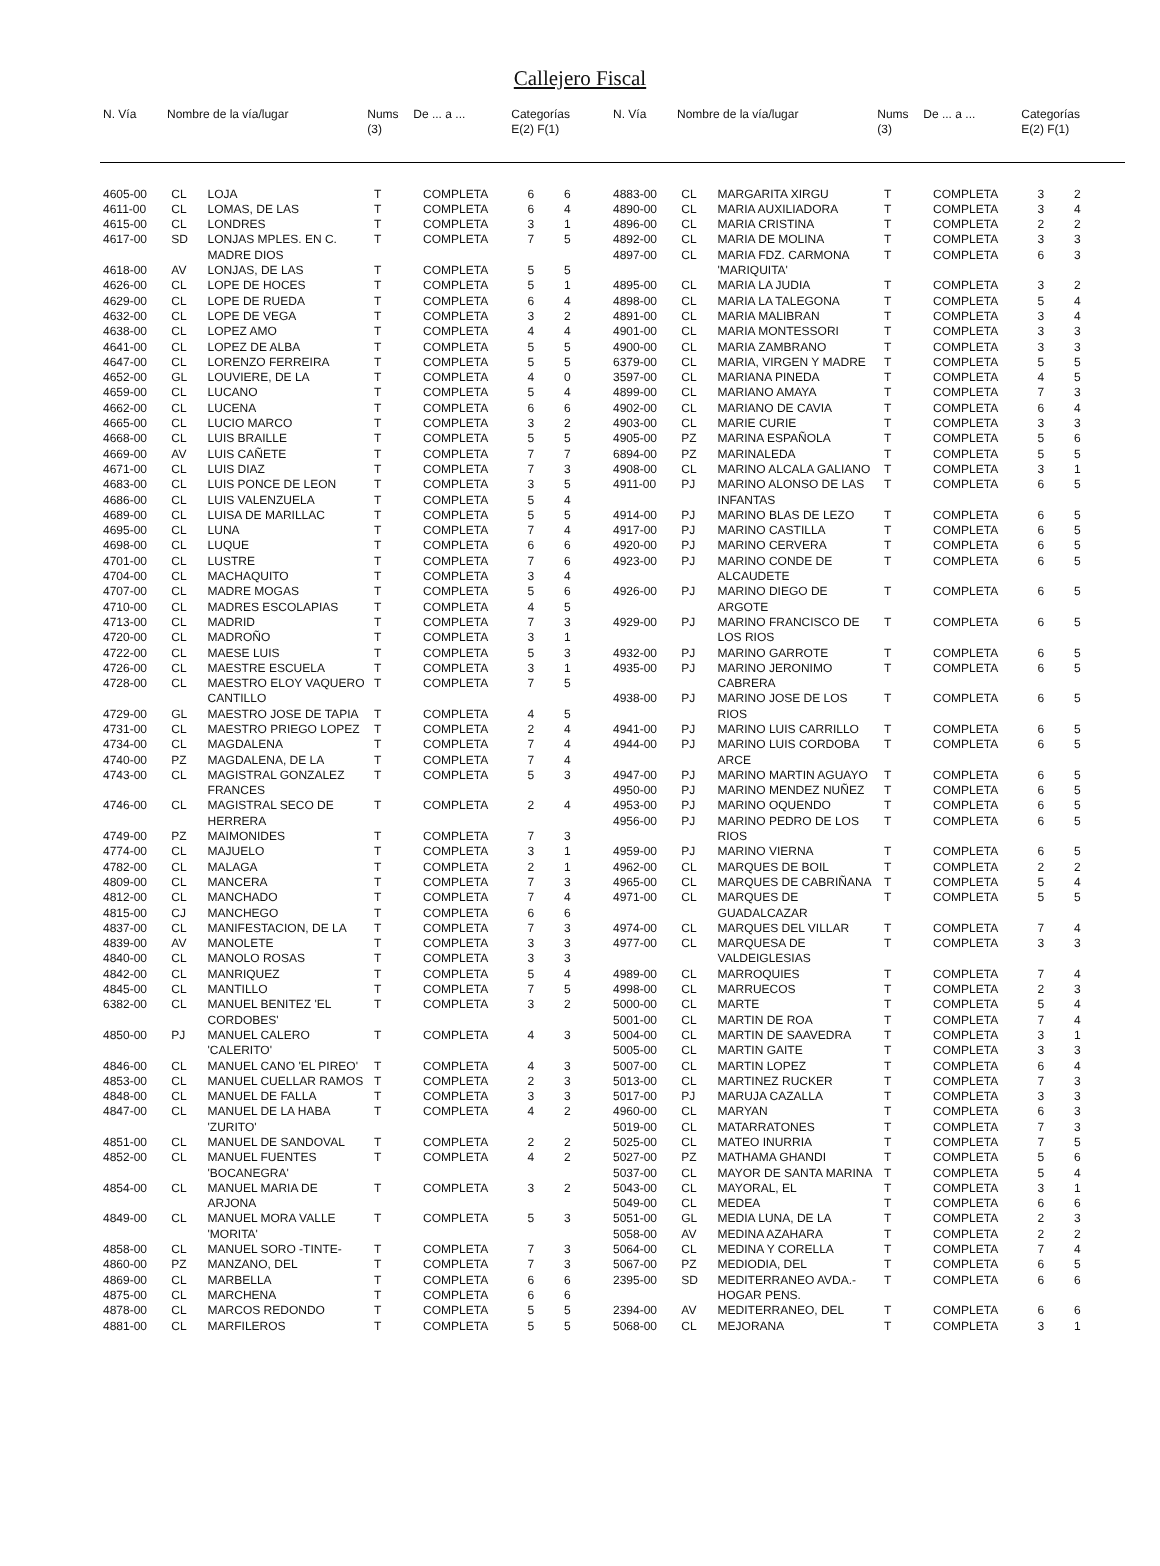Callejero Fiscal
| N. Vía | Nombre de la vía/lugar | Nums (3) | De ... a ... | Categorías E(2) F(1) |
| --- | --- | --- | --- | --- |
| N. Vía | Nombre de la vía/lugar | Nums (3) | De ... a ... | Categorías E(2) F(1) |
| --- | --- | --- | --- | --- |
| 4605-00 | CL | LOJA | T | COMPLETA | 6 | 6 |
| 4611-00 | CL | LOMAS, DE LAS | T | COMPLETA | 6 | 4 |
| 4615-00 | CL | LONDRES | T | COMPLETA | 3 | 1 |
| 4617-00 | SD | LONJAS MPLES. EN C. MADRE DIOS | T | COMPLETA | 7 | 5 |
| 4618-00 | AV | LONJAS, DE LAS | T | COMPLETA | 5 | 5 |
| 4626-00 | CL | LOPE DE HOCES | T | COMPLETA | 5 | 1 |
| 4629-00 | CL | LOPE DE RUEDA | T | COMPLETA | 6 | 4 |
| 4632-00 | CL | LOPE DE VEGA | T | COMPLETA | 3 | 2 |
| 4638-00 | CL | LOPEZ AMO | T | COMPLETA | 4 | 4 |
| 4641-00 | CL | LOPEZ DE ALBA | T | COMPLETA | 5 | 5 |
| 4647-00 | CL | LORENZO FERREIRA | T | COMPLETA | 5 | 5 |
| 4652-00 | GL | LOUVIERE, DE LA | T | COMPLETA | 4 | 0 |
| 4659-00 | CL | LUCANO | T | COMPLETA | 5 | 4 |
| 4662-00 | CL | LUCENA | T | COMPLETA | 6 | 6 |
| 4665-00 | CL | LUCIO MARCO | T | COMPLETA | 3 | 2 |
| 4668-00 | CL | LUIS BRAILLE | T | COMPLETA | 5 | 5 |
| 4669-00 | AV | LUIS CAÑETE | T | COMPLETA | 7 | 7 |
| 4671-00 | CL | LUIS DIAZ | T | COMPLETA | 7 | 3 |
| 4683-00 | CL | LUIS PONCE DE LEON | T | COMPLETA | 3 | 5 |
| 4686-00 | CL | LUIS VALENZUELA | T | COMPLETA | 5 | 4 |
| 4689-00 | CL | LUISA DE MARILLAC | T | COMPLETA | 5 | 5 |
| 4695-00 | CL | LUNA | T | COMPLETA | 7 | 4 |
| 4698-00 | CL | LUQUE | T | COMPLETA | 6 | 6 |
| 4701-00 | CL | LUSTRE | T | COMPLETA | 7 | 6 |
| 4704-00 | CL | MACHAQUITO | T | COMPLETA | 3 | 4 |
| 4707-00 | CL | MADRE MOGAS | T | COMPLETA | 5 | 6 |
| 4710-00 | CL | MADRES ESCOLAPIAS | T | COMPLETA | 4 | 5 |
| 4713-00 | CL | MADRID | T | COMPLETA | 7 | 3 |
| 4720-00 | CL | MADROÑO | T | COMPLETA | 3 | 1 |
| 4722-00 | CL | MAESE LUIS | T | COMPLETA | 5 | 3 |
| 4726-00 | CL | MAESTRE ESCUELA | T | COMPLETA | 3 | 1 |
| 4728-00 | CL | MAESTRO ELOY VAQUERO CANTILLO | T | COMPLETA | 7 | 5 |
| 4729-00 | GL | MAESTRO JOSE DE TAPIA | T | COMPLETA | 4 | 5 |
| 4731-00 | CL | MAESTRO PRIEGO LOPEZ | T | COMPLETA | 2 | 4 |
| 4734-00 | CL | MAGDALENA | T | COMPLETA | 7 | 4 |
| 4740-00 | PZ | MAGDALENA, DE LA | T | COMPLETA | 7 | 4 |
| 4743-00 | CL | MAGISTRAL GONZALEZ FRANCES | T | COMPLETA | 5 | 3 |
| 4746-00 | CL | MAGISTRAL SECO DE HERRERA | T | COMPLETA | 2 | 4 |
| 4749-00 | PZ | MAIMONIDES | T | COMPLETA | 7 | 3 |
| 4774-00 | CL | MAJUELO | T | COMPLETA | 3 | 1 |
| 4782-00 | CL | MALAGA | T | COMPLETA | 2 | 1 |
| 4809-00 | CL | MANCERA | T | COMPLETA | 7 | 3 |
| 4812-00 | CL | MANCHADO | T | COMPLETA | 7 | 4 |
| 4815-00 | CJ | MANCHEGO | T | COMPLETA | 6 | 6 |
| 4837-00 | CL | MANIFESTACION, DE LA | T | COMPLETA | 7 | 3 |
| 4839-00 | AV | MANOLETE | T | COMPLETA | 3 | 3 |
| 4840-00 | CL | MANOLO ROSAS | T | COMPLETA | 3 | 3 |
| 4842-00 | CL | MANRIQUEZ | T | COMPLETA | 5 | 4 |
| 4845-00 | CL | MANTILLO | T | COMPLETA | 7 | 5 |
| 6382-00 | CL | MANUEL BENITEZ 'EL CORDOBES' | T | COMPLETA | 3 | 2 |
| 4850-00 | PJ | MANUEL CALERO 'CALERITO' | T | COMPLETA | 4 | 3 |
| 4846-00 | CL | MANUEL CANO 'EL PIREO' | T | COMPLETA | 4 | 3 |
| 4853-00 | CL | MANUEL CUELLAR RAMOS | T | COMPLETA | 2 | 3 |
| 4848-00 | CL | MANUEL DE FALLA | T | COMPLETA | 3 | 3 |
| 4847-00 | CL | MANUEL DE LA HABA 'ZURITO' | T | COMPLETA | 4 | 2 |
| 4851-00 | CL | MANUEL DE SANDOVAL | T | COMPLETA | 2 | 2 |
| 4852-00 | CL | MANUEL FUENTES 'BOCANEGRA' | T | COMPLETA | 4 | 2 |
| 4854-00 | CL | MANUEL MARIA DE ARJONA | T | COMPLETA | 3 | 2 |
| 4849-00 | CL | MANUEL MORA VALLE 'MORITA' | T | COMPLETA | 5 | 3 |
| 4858-00 | CL | MANUEL SORO -TINTE- | T | COMPLETA | 7 | 3 |
| 4860-00 | PZ | MANZANO, DEL | T | COMPLETA | 7 | 3 |
| 4869-00 | CL | MARBELLA | T | COMPLETA | 6 | 6 |
| 4875-00 | CL | MARCHENA | T | COMPLETA | 6 | 6 |
| 4878-00 | CL | MARCOS REDONDO | T | COMPLETA | 5 | 5 |
| 4881-00 | CL | MARFILEROS | T | COMPLETA | 5 | 5 |
| 4883-00 | CL | MARGARITA XIRGU | T | COMPLETA | 3 | 2 |
| 4890-00 | CL | MARIA AUXILIADORA | T | COMPLETA | 3 | 4 |
| 4896-00 | CL | MARIA CRISTINA | T | COMPLETA | 2 | 2 |
| 4892-00 | CL | MARIA DE MOLINA | T | COMPLETA | 3 | 3 |
| 4897-00 | CL | MARIA FDZ. CARMONA 'MARIQUITA' | T | COMPLETA | 6 | 3 |
| 4895-00 | CL | MARIA LA JUDIA | T | COMPLETA | 3 | 2 |
| 4898-00 | CL | MARIA LA TALEGONA | T | COMPLETA | 5 | 4 |
| 4891-00 | CL | MARIA MALIBRAN | T | COMPLETA | 3 | 4 |
| 4901-00 | CL | MARIA MONTESSORI | T | COMPLETA | 3 | 3 |
| 4900-00 | CL | MARIA ZAMBRANO | T | COMPLETA | 3 | 3 |
| 6379-00 | CL | MARIA, VIRGEN Y MADRE | T | COMPLETA | 5 | 5 |
| 3597-00 | CL | MARIANA PINEDA | T | COMPLETA | 4 | 5 |
| 4899-00 | CL | MARIANO AMAYA | T | COMPLETA | 7 | 3 |
| 4902-00 | CL | MARIANO DE CAVIA | T | COMPLETA | 6 | 4 |
| 4903-00 | CL | MARIE CURIE | T | COMPLETA | 3 | 3 |
| 4905-00 | PZ | MARINA ESPAÑOLA | T | COMPLETA | 5 | 6 |
| 6894-00 | PZ | MARINALEDA | T | COMPLETA | 5 | 5 |
| 4908-00 | CL | MARINO ALCALA GALIANO | T | COMPLETA | 3 | 1 |
| 4911-00 | PJ | MARINO ALONSO DE LAS INFANTAS | T | COMPLETA | 6 | 5 |
| 4914-00 | PJ | MARINO BLAS DE LEZO | T | COMPLETA | 6 | 5 |
| 4917-00 | PJ | MARINO CASTILLA | T | COMPLETA | 6 | 5 |
| 4920-00 | PJ | MARINO CERVERA | T | COMPLETA | 6 | 5 |
| 4923-00 | PJ | MARINO CONDE DE ALCAUDETE | T | COMPLETA | 6 | 5 |
| 4926-00 | PJ | MARINO DIEGO DE ARGOTE | T | COMPLETA | 6 | 5 |
| 4929-00 | PJ | MARINO FRANCISCO DE LOS RIOS | T | COMPLETA | 6 | 5 |
| 4932-00 | PJ | MARINO GARROTE | T | COMPLETA | 6 | 5 |
| 4935-00 | PJ | MARINO JERONIMO CABRERA | T | COMPLETA | 6 | 5 |
| 4938-00 | PJ | MARINO JOSE DE LOS RIOS | T | COMPLETA | 6 | 5 |
| 4941-00 | PJ | MARINO LUIS CARRILLO | T | COMPLETA | 6 | 5 |
| 4944-00 | PJ | MARINO LUIS CORDOBA ARCE | T | COMPLETA | 6 | 5 |
| 4947-00 | PJ | MARINO MARTIN AGUAYO | T | COMPLETA | 6 | 5 |
| 4950-00 | PJ | MARINO MENDEZ NUÑEZ | T | COMPLETA | 6 | 5 |
| 4953-00 | PJ | MARINO OQUENDO | T | COMPLETA | 6 | 5 |
| 4956-00 | PJ | MARINO PEDRO DE LOS RIOS | T | COMPLETA | 6 | 5 |
| 4959-00 | PJ | MARINO VIERNA | T | COMPLETA | 6 | 5 |
| 4962-00 | CL | MARQUES DE BOIL | T | COMPLETA | 2 | 2 |
| 4965-00 | CL | MARQUES DE CABRIÑANA | T | COMPLETA | 5 | 4 |
| 4971-00 | CL | MARQUES DE GUADALCAZAR | T | COMPLETA | 5 | 5 |
| 4974-00 | CL | MARQUES DEL VILLAR | T | COMPLETA | 7 | 4 |
| 4977-00 | CL | MARQUESA DE VALDEIGLESIAS | T | COMPLETA | 3 | 3 |
| 4989-00 | CL | MARROQUIES | T | COMPLETA | 7 | 4 |
| 4998-00 | CL | MARRUECOS | T | COMPLETA | 2 | 3 |
| 5000-00 | CL | MARTE | T | COMPLETA | 5 | 4 |
| 5001-00 | CL | MARTIN DE ROA | T | COMPLETA | 7 | 4 |
| 5004-00 | CL | MARTIN DE SAAVEDRA | T | COMPLETA | 3 | 1 |
| 5005-00 | CL | MARTIN GAITE | T | COMPLETA | 3 | 3 |
| 5007-00 | CL | MARTIN LOPEZ | T | COMPLETA | 6 | 4 |
| 5013-00 | CL | MARTINEZ RUCKER | T | COMPLETA | 7 | 3 |
| 5017-00 | PJ | MARUJA CAZALLA | T | COMPLETA | 3 | 3 |
| 4960-00 | CL | MARYAN | T | COMPLETA | 6 | 3 |
| 5019-00 | CL | MATARRATONES | T | COMPLETA | 7 | 3 |
| 5025-00 | CL | MATEO INURRIA | T | COMPLETA | 7 | 5 |
| 5027-00 | PZ | MATHAMA GHANDI | T | COMPLETA | 5 | 6 |
| 5037-00 | CL | MAYOR DE SANTA MARINA | T | COMPLETA | 5 | 4 |
| 5043-00 | CL | MAYORAL, EL | T | COMPLETA | 3 | 1 |
| 5049-00 | CL | MEDEA | T | COMPLETA | 6 | 6 |
| 5051-00 | GL | MEDIA LUNA, DE LA | T | COMPLETA | 2 | 3 |
| 5058-00 | AV | MEDINA AZAHARA | T | COMPLETA | 2 | 2 |
| 5064-00 | CL | MEDINA Y CORELLA | T | COMPLETA | 7 | 4 |
| 5067-00 | PZ | MEDIODIA, DEL | T | COMPLETA | 6 | 5 |
| 2395-00 | SD | MEDITERRANEO AVDA.- HOGAR PENS. | T | COMPLETA | 6 | 6 |
| 2394-00 | AV | MEDITERRANEO, DEL | T | COMPLETA | 6 | 6 |
| 5068-00 | CL | MEJORANA | T | COMPLETA | 3 | 1 |